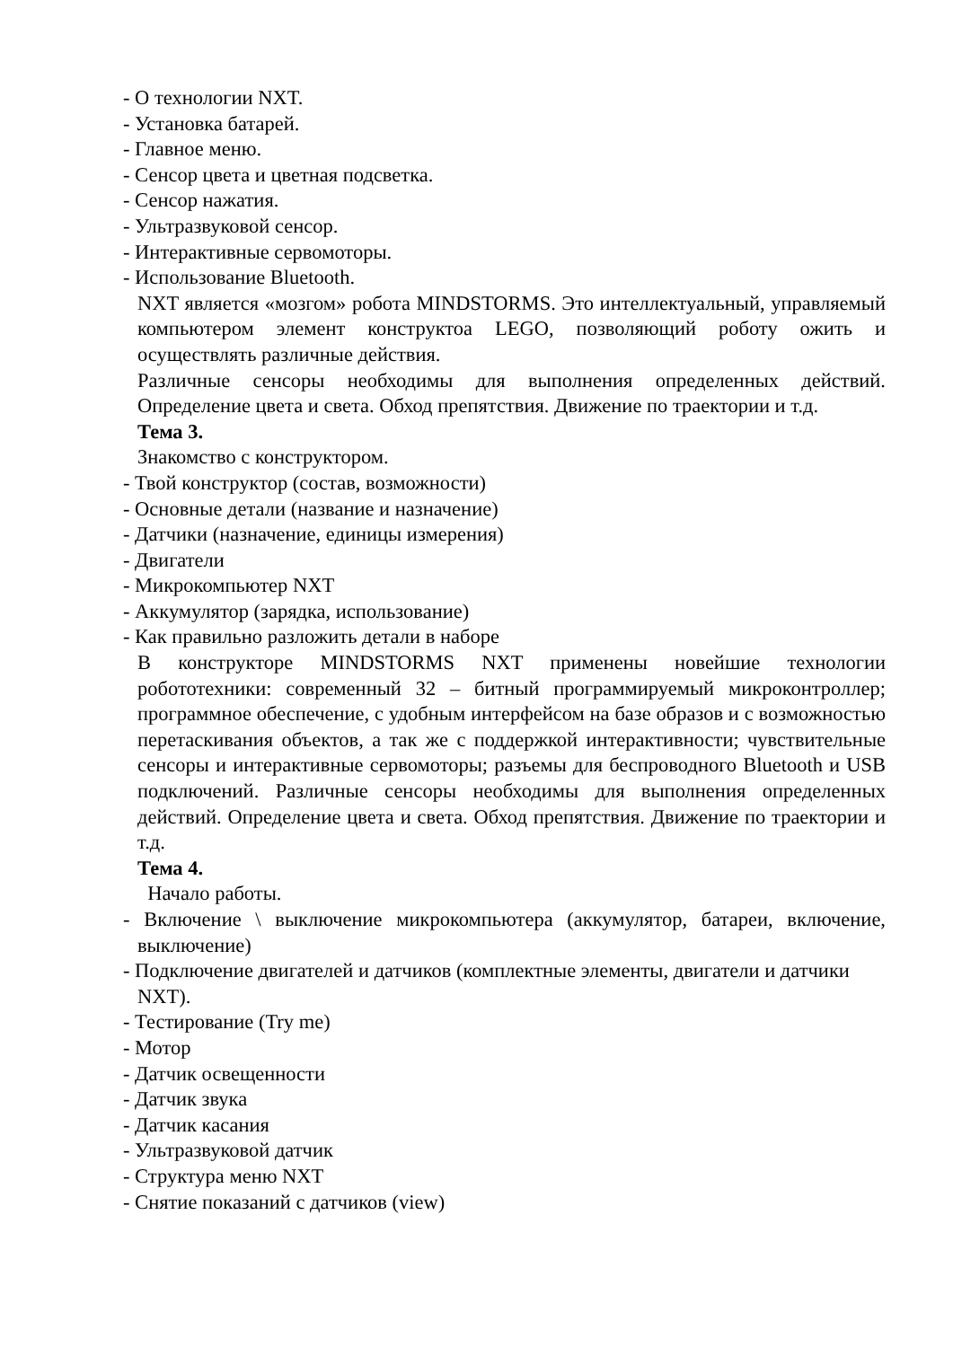- О технологии NXT.
- Установка батарей.
- Главное меню.
- Сенсор цвета и цветная подсветка.
- Сенсор нажатия.
- Ультразвуковой сенсор.
- Интерактивные сервомоторы.
- Использование Bluetooth.
NXT является «мозгом» робота MINDSTORMS. Это интеллектуальный, управляемый компьютером элемент конструктоа LEGO, позволяющий роботу ожить и осуществлять различные действия.
Различные сенсоры необходимы для выполнения определенных действий. Определение цвета и света. Обход препятствия. Движение по траектории и т.д.
Тема 3.
Знакомство с конструктором.
- Твой конструктор (состав, возможности)
- Основные детали (название и назначение)
- Датчики (назначение, единицы измерения)
- Двигатели
- Микрокомпьютер NXT
- Аккумулятор (зарядка, использование)
- Как правильно разложить детали в наборе
В конструкторе MINDSTORMS NXT применены новейшие технологии робототехники: современный 32 – битный программируемый микроконтроллер; программное обеспечение, с удобным интерфейсом на базе образов и с возможностью перетаскивания объектов, а так же с поддержкой интерактивности; чувствительные сенсоры и интерактивные сервомоторы; разъемы для беспроводного Bluetooth и USB подключений. Различные сенсоры необходимы для выполнения определенных действий. Определение цвета и света. Обход препятствия. Движение по траектории и т.д.
Тема 4.
Начало работы.
- Включение \ выключение микрокомпьютера (аккумулятор, батареи, включение, выключение)
- Подключение двигателей и датчиков (комплектные элементы, двигатели и датчики NXT).
- Тестирование (Try me)
- Мотор
- Датчик освещенности
- Датчик звука
- Датчик касания
- Ультразвуковой датчик
- Структура меню NXT
- Снятие показаний с датчиков (view)